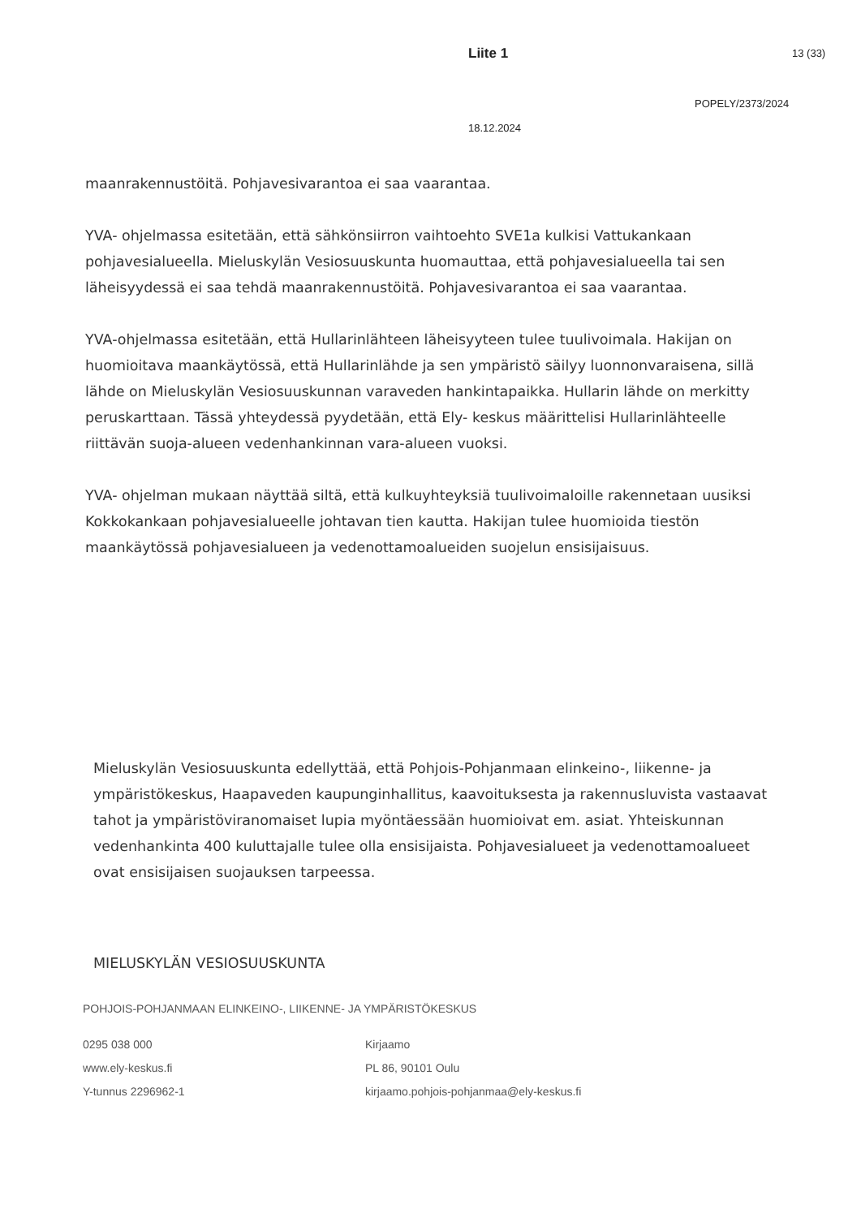Liite 1 13 (33)
POPELY/2373/2024
18.12.2024
maanrakennustöitä. Pohjavesivarantoa ei saa vaarantaa.
YVA- ohjelmassa esitetään, että sähkönsiirron vaihtoehto SVE1a kulkisi Vattukankaan pohjavesialueella. Mieluskylän Vesiosuuskunta huomauttaa, että pohjavesialueella tai sen läheisyydessä ei saa tehdä maanrakennustöitä. Pohjavesivarantoa ei saa vaarantaa.
YVA-ohjelmassa esitetään, että Hullarinlähteen läheisyyteen tulee tuulivoimala. Hakijan on huomioitava maankäytössä, että Hullarinlähde ja sen ympäristö säilyy luonnonvaraisena, sillä lähde on Mieluskylän Vesiosuuskunnan varaveden hankintapaikka. Hullarin lähde on merkitty peruskarttaan. Tässä yhteydessä pyydetään, että Ely- keskus määrittelisi Hullarinlähteelle riittävän suoja-alueen vedenhankinnan vara-alueen vuoksi.
YVA- ohjelman mukaan näyttää siltä, että kulkuyhteyksiä tuulivoimaloille rakennetaan uusiksi Kokkokankaan pohjavesialueelle johtavan tien kautta. Hakijan tulee huomioida tiestön maankäytössä pohjavesialueen ja vedenottamoalueiden suojelun ensisijaisuus.
Mieluskylän Vesiosuuskunta edellyttää, että Pohjois-Pohjanmaan elinkeino-, liikenne- ja ympäristökeskus, Haapaveden kaupunginhallitus, kaavoituksesta ja rakennusluvista vastaavat tahot ja ympäristöviranomaiset lupia myöntäessään huomioivat em. asiat. Yhteiskunnan vedenhankinta 400 kuluttajalle tulee olla ensisijaista. Pohjavesialueet ja vedenottamoalueet ovat ensisijaisen suojauksen tarpeessa.
MIELUSKYLÄN VESIOSUUSKUNTA
POHJOIS-POHJANMAAN ELINKEINO-, LIIKENNE- JA YMPÄRISTÖKESKUS
0295 038 000
www.ely-keskus.fi
Y-tunnus 2296962-1
Kirjaamo
PL 86, 90101 Oulu
kirjaamo.pohjois-pohjanmaa@ely-keskus.fi